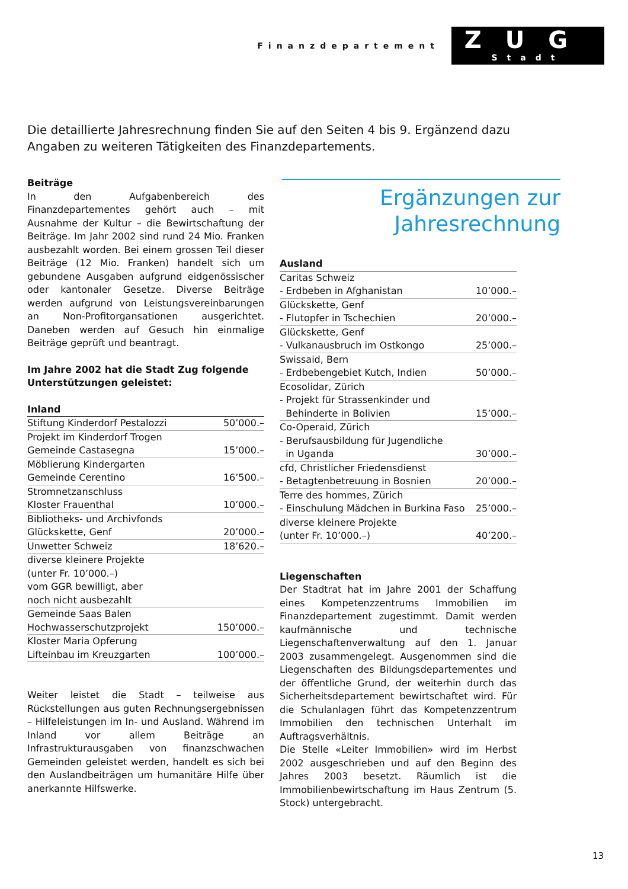Finanzdepartement
ZUG
Stadt
Die detaillierte Jahresrechnung finden Sie auf den Seiten 4 bis 9. Ergänzend dazu Angaben zu weiteren Tätigkeiten des Finanzdepartements.
Beiträge
In den Aufgabenbereich des Finanzdepartementes gehört auch – mit Ausnahme der Kultur – die Bewirtschaftung der Beiträge. Im Jahr 2002 sind rund 24 Mio. Franken ausbezahlt worden. Bei einem grossen Teil dieser Beiträge (12 Mio. Franken) handelt sich um gebundene Ausgaben aufgrund eidgenössischer oder kantonaler Gesetze. Diverse Beiträge werden aufgrund von Leistungsvereinbarungen an Non-Profitorgansationen ausgerichtet. Daneben werden auf Gesuch hin einmalige Beiträge geprüft und beantragt.
Im Jahre 2002 hat die Stadt Zug folgende Unterstützungen geleistet:
| Inland | |
| --- | --- |
| Stiftung Kinderdorf Pestalozzi | 50’000.– |
| Projekt im Kinderdorf Trogen Gemeinde Castasegna | 15’000.– |
| Möblierung Kindergarten Gemeinde Cerentino | 16’500.– |
| Stromnetzanschluss Kloster Frauenthal | 10’000.– |
| Bibliotheks- und Archivfonds Glückskette, Genf | 20’000.– |
| Unwetter Schweiz | 18’620.– |
| diverse kleinere Projekte (unter Fr. 10’000.–) vom GGR bewilligt, aber noch nicht ausbezahlt | |
| Gemeinde Saas Balen Hochwasserschutzprojekt | 150’000.– |
| Kloster Maria Opferung Lifteinbau im Kreuzgarten | 100’000.– |
Weiter leistet die Stadt – teilweise aus Rückstellungen aus guten Rechnungsergebnissen – Hilfeleistungen im In- und Ausland. Während im Inland vor allem Beiträge an Infrastrukturausgaben von finanzschwachen Gemeinden geleistet werden, handelt es sich bei den Auslandbeiträgen um humanitäre Hilfe über anerkannte Hilfswerke.
Ergänzungen zur
Jahresrechnung
| Ausland | |
| --- | --- |
| Caritas Schweiz - Erdbeben in Afghanistan | 10’000.– |
| Glückskette, Genf - Flutopfer in Tschechien | 20’000.– |
| Glückskette, Genf - Vulkanausbruch im Ostkongo | 25’000.– |
| Swissaid, Bern - Erdbebengebiet Kutch, Indien | 50’000.– |
| Ecosolidar, Zürich - Projekt für Strassenkinder und Behinderte in Bolivien | 15’000.– |
| Co-Operaid, Zürich - Berufsausbildung für Jugendliche in Uganda | 30’000.– |
| cfd, Christlicher Friedensdienst - Betagtenbetreuung in Bosnien | 20’000.– |
| Terre des hommes, Zürich - Einschulung Mädchen in Burkina Faso | 25’000.– |
| diverse kleinere Projekte (unter Fr. 10’000.–) | 40’200.– |
Liegenschaften
Der Stadtrat hat im Jahre 2001 der Schaffung eines Kompetenzzentrums Immobilien im Finanzdepartement zugestimmt. Damit werden kaufmännische und technische Liegenschaftenverwaltung auf den 1. Januar 2003 zusammengelegt. Ausgenommen sind die Liegenschaften des Bildungsdepartementes und der öffentliche Grund, der weiterhin durch das Sicherheitsdepartement bewirtschaftet wird. Für die Schulanlagen führt das Kompetenzzentrum Immobilien den technischen Unterhalt im Auftragsverhältnis.
Die Stelle «Leiter Immobilien» wird im Herbst 2002 ausgeschrieben und auf den Beginn des Jahres 2003 besetzt. Räumlich ist die Immobilienbewirtschaftung im Haus Zentrum (5. Stock) untergebracht.
13